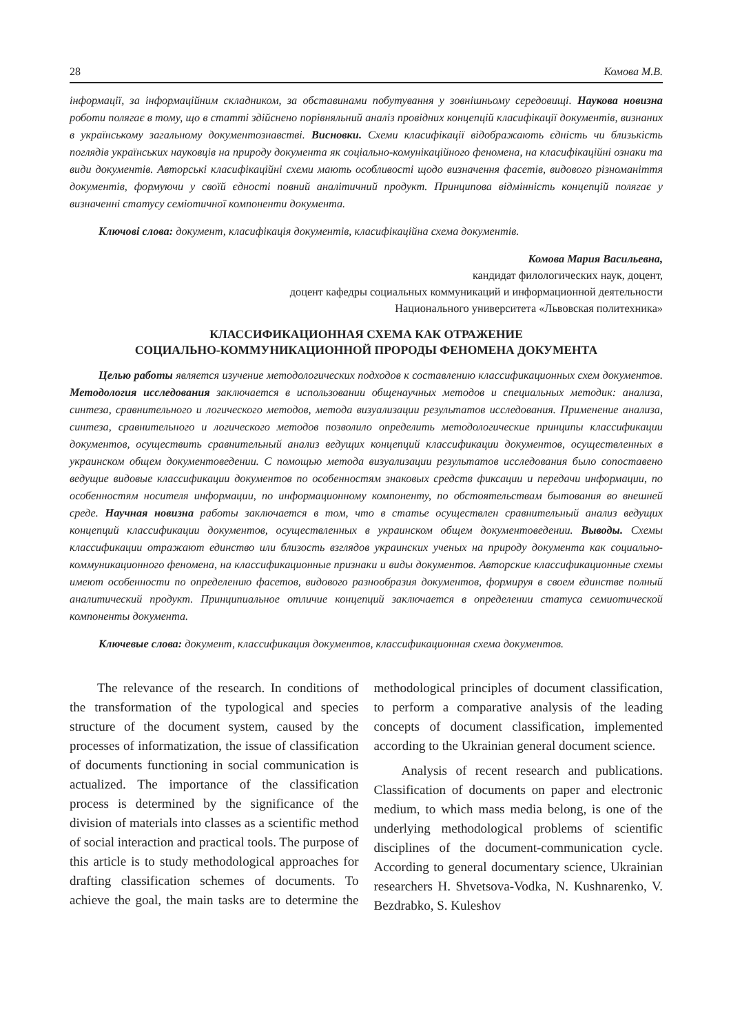28 Комова М.В.
інформації, за інформаційним складником, за обставинами побутування у зовнішньому середовищі. Наукова новизна роботи полягає в тому, що в статті здійснено порівняльний аналіз провідних концепцій класифікації документів, визнаних в українському загальному документознавстві. Висновки. Схеми класифікації відображають єдність чи близькість поглядів українських науковців на природу документа як соціально-комунікаційного феномена, на класифікаційні ознаки та види документів. Авторські класифікаційні схеми мають особливості щодо визначення фасетів, видового різноманіття документів, формуючи у своїй єдності повний аналітичний продукт. Принципова відмінність концепцій полягає у визначенні статусу семіотичної компоненти документа.
Ключові слова: документ, класифікація документів, класифікаційна схема документів.
Комова Мария Васильевна,
кандидат филологических наук, доцент,
доцент кафедры социальных коммуникаций и информационной деятельности
Национального университета «Львовская политехника»
КЛАССИФИКАЦИОННАЯ СХЕМА КАК ОТРАЖЕНИЕ
СОЦИАЛЬНО-КОММУНИКАЦИОННОЙ ПРОРОДЫ ФЕНОМЕНА ДОКУМЕНТА
Целью работы является изучение методологических подходов к составлению классификационных схем документов. Методология исследования заключается в использовании общенаучных методов и специальных методик: анализа, синтеза, сравнительного и логического методов, метода визуализации результатов исследования. Применение анализа, синтеза, сравнительного и логического методов позволило определить методологические принципы классификации документов, осуществить сравнительный анализ ведущих концепций классификации документов, осуществленных в украинском общем документоведении. С помощью метода визуализации результатов исследования было сопоставено ведущие видовые классификации документов по особенностям знаковых средств фиксации и передачи информации, по особенностям носителя информации, по информационному компоненту, по обстоятельствам бытования во внешней среде. Научная новизна работы заключается в том, что в статье осуществлен сравнительный анализ ведущих концепций классификации документов, осуществленных в украинском общем документоведении. Выводы. Схемы классификации отражают единство или близость взглядов украинских ученых на природу документа как социально-коммуникационного феномена, на классификационные признаки и виды документов. Авторские классификационные схемы имеют особенности по определению фасетов, видового разнообразия документов, формируя в своем единстве полный аналитический продукт. Принципиальное отличие концепций заключается в определении статуса семиотической компоненты документа.
Ключевые слова: документ, классификация документов, классификационная схема документов.
The relevance of the research. In conditions of the transformation of the typological and species structure of the document system, caused by the processes of informatization, the issue of classification of documents functioning in social communication is actualized. The importance of the classification process is determined by the significance of the division of materials into classes as a scientific method of social interaction and practical tools. The purpose of this article is to study methodological approaches for drafting classification schemes of documents. To achieve the goal, the main tasks are to determine the methodological principles of document classification, to perform a comparative analysis of the leading concepts of document classification, implemented according to the Ukrainian general document science.
Analysis of recent research and publications. Classification of documents on paper and electronic medium, to which mass media belong, is one of the underlying methodological problems of scientific disciplines of the document-communication cycle. According to general documentary science, Ukrainian researchers H. Shvetsova-Vodka, N. Kushnarenko, V. Bezdrabko, S. Kuleshov